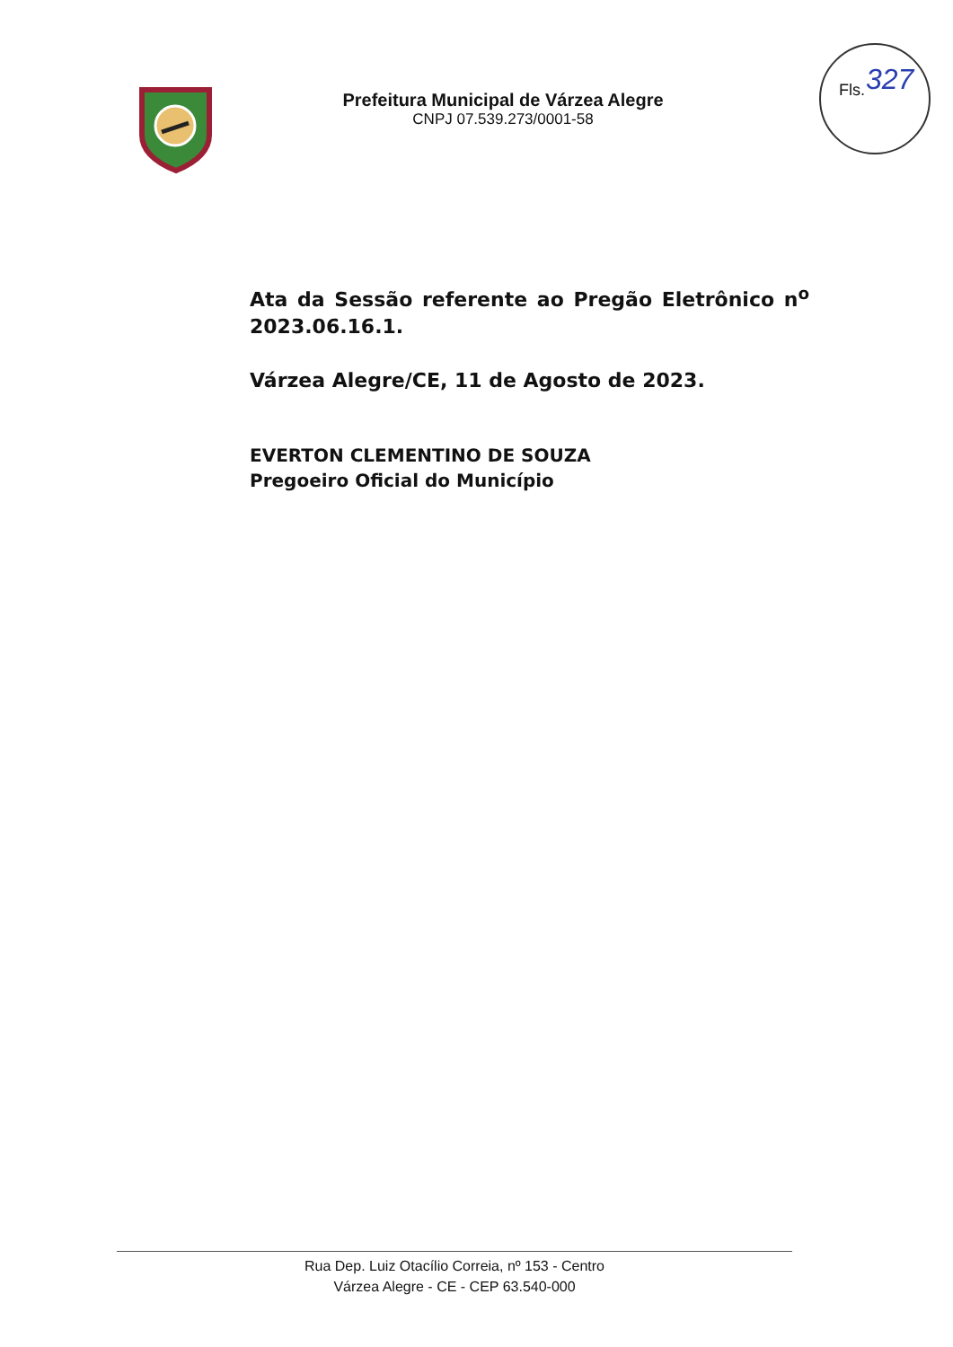Prefeitura Municipal de Várzea Alegre
CNPJ 07.539.273/0001-58
Fls. 327
Ata da Sessão referente ao Pregão Eletrônico n<sup>o</sup> 2023.06.16.1.
Várzea Alegre/CE, 11 de Agosto de 2023.
EVERTON CLEMENTINO DE SOUZA
Pregoeiro Oficial do Município
Rua Dep. Luiz Otacílio Correia, nº 153 - Centro
Várzea Alegre - CE - CEP 63.540-000